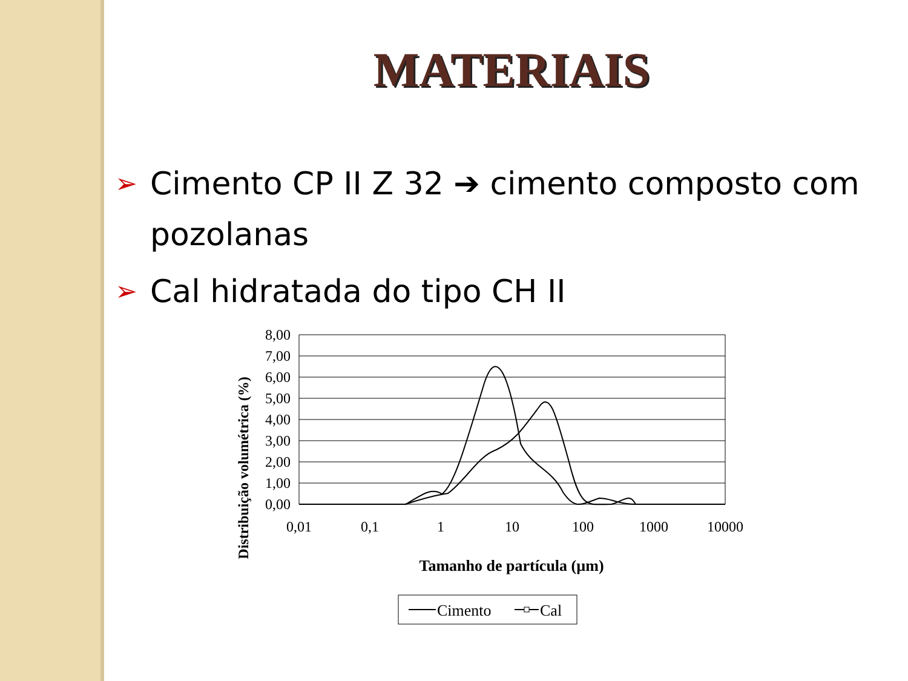MATERIAIS
➢ Cimento CP II Z 32 ➔ cimento composto com pozolanas
➢ Cal hidratada do tipo CH II
Distribuição volumétrica (%)
8,00
7,00
6,00
5,00
4,00
3,00
2,00
1,00
0,00
0,01
0,1
1
10
100
1000
10000
Tamanho de partícula (µm)
Cimento
Cal